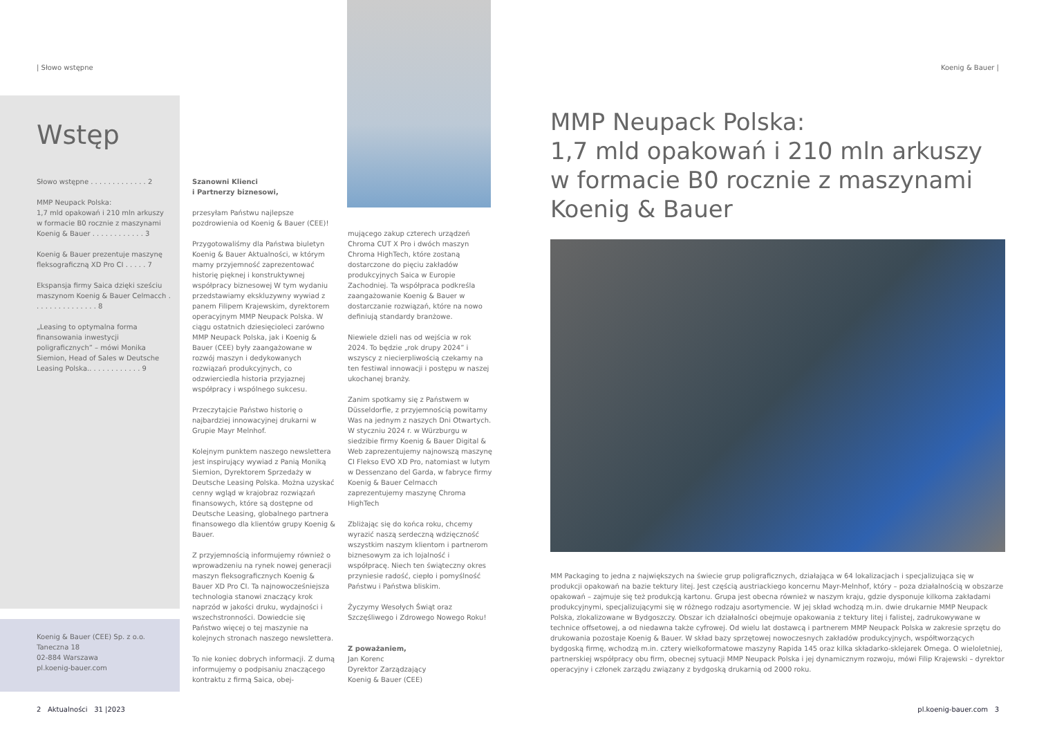| Słowo wstępne Koenig & Bauer |
Wstęp
Słowo wstępne . . . . . . . . . . . . . 2
MMP Neupack Polska:
1,7 mld opakowań i 210 mln arkuszy w formacie B0 rocznie z maszynami Koenig & Bauer . . . . . . . . . . . . 3
Koenig & Bauer prezentuje maszynę fleksograficzną XD Pro CI . . . . . 7
Ekspansja firmy Saica dzięki sześciu maszynom Koenig & Bauer Celmacch . . . . . . . . . . . . . . . 8
„Leasing to optymalna forma finansowania inwestycji poligraficznych” – mówi Monika Siemion, Head of Sales w Deutsche Leasing Polska.. . . . . . . . . . . . 9
Koenig & Bauer (CEE) Sp. z o.o.
Taneczna 18
02-884 Warszawa
pl.koenig-bauer.com
Szanowni Klienci
i Partnerzy biznesowi,
przesyłam Państwu najlepsze pozdrowienia od Koenig & Bauer (CEE)!
Przygotowaliśmy dla Państwa biuletyn Koenig & Bauer Aktualności, w którym mamy przyjemność zaprezentować historię pięknej i konstruktywnej współpracy biznesowej W tym wydaniu przedstawiamy ekskluzywny wywiad z panem Filipem Krajewskim, dyrektorem operacyjnym MMP Neupack Polska. W ciągu ostatnich dziesięcioleci zarówno MMP Neupack Polska, jak i Koenig & Bauer (CEE) były zaangażowane w rozwój maszyn i dedykowanych rozwiązań produkcyjnych, co odzwierciedla historia przyjaznej współpracy i wspólnego sukcesu.
Przeczytajcie Państwo historię o najbardziej innowacyjnej drukarni w Grupie Mayr Melnhof.
Kolejnym punktem naszego newslettera jest inspirujący wywiad z Panią Moniką Siemion, Dyrektorem Sprzedaży w Deutsche Leasing Polska. Można uzyskać cenny wgląd w krajobraz rozwiązań finansowych, które są dostępne od Deutsche Leasing, globalnego partnera finansowego dla klientów grupy Koenig & Bauer.
Z przyjemnością informujemy również o wprowadzeniu na rynek nowej generacji maszyn fleksograficznych Koenig & Bauer XD Pro CI. Ta najnowocześniejsza technologia stanowi znaczący krok naprzód w jakości druku, wydajności i wszechstronności. Dowiedcie się Państwo więcej o tej maszynie na kolejnych stronach naszego newslettera.
To nie koniec dobrych informacji. Z dumą informujemy o podpisaniu znaczącego kontraktu z firmą Saica, obej-
mującego zakup czterech urządzeń Chroma CUT X Pro i dwóch maszyn Chroma HighTech, które zostaną dostarczone do pięciu zakładów produkcyjnych Saica w Europie Zachodniej. Ta współpraca podkreśla zaangażowanie Koenig & Bauer w dostarczanie rozwiązań, które na nowo definiują standardy branżowe.
Niewiele dzieli nas od wejścia w rok 2024. To będzie „rok drupy 2024” i wszyscy z niecierpliwością czekamy na ten festiwal innowacji i postępu w naszej ukochanej branży.
Zanim spotkamy się z Państwem w Düsseldorfie, z przyjemnością powitamy Was na jednym z naszych Dni Otwartych. W styczniu 2024 r. w Würzburgu w siedzibie firmy Koenig & Bauer Digital & Web zaprezentujemy najnowszą maszynę CI Flekso EVO XD Pro, natomiast w lutym w Dessenzano del Garda, w fabryce firmy Koenig & Bauer Celmacch zaprezentujemy maszynę Chroma HighTech
Zbliżając się do końca roku, chcemy wyrazić naszą serdeczną wdzięczność wszystkim naszym klientom i partnerom biznesowym za ich lojalność i współpracę. Niech ten świąteczny okres przyniesie radość, ciepło i pomyślność Państwu i Państwa bliskim.
Życzymy Wesołych Świąt oraz Szczęśliwego i Zdrowego Nowego Roku!
Z poważaniem,
Jan Korenc
Dyrektor Zarządzający
Koenig & Bauer (CEE)
MMP Neupack Polska:
1,7 mld opakowań i 210 mln arkuszy
w formacie B0 rocznie z maszynami
Koenig & Bauer
MM Packaging to jedna z największych na świecie grup poligraficznych, działająca w 64 lokalizacjach i specjalizująca się w produkcji opakowań na bazie tektury litej. Jest częścią austriackiego koncernu Mayr-Melnhof, który – poza działalnością w obszarze opakowań – zajmuje się też produkcją kartonu. Grupa jest obecna również w naszym kraju, gdzie dysponuje kilkoma zakładami produkcyjnymi, specjalizującymi się w różnego rodzaju asortymencie. W jej skład wchodzą m.in. dwie drukarnie MMP Neupack Polska, zlokalizowane w Bydgoszczy. Obszar ich działalności obejmuje opakowania z tektury litej i falistej, zadrukowywane w technice offsetowej, a od niedawna także cyfrowej. Od wielu lat dostawcą i partnerem MMP Neupack Polska w zakresie sprzętu do drukowania pozostaje Koenig & Bauer. W skład bazy sprzętowej nowoczesnych zakładów produkcyjnych, współtworzących bydgoską firmę, wchodzą m.in. cztery wielkoformatowe maszyny Rapida 145 oraz kilka składarko-sklejarek Omega. O wieloletniej, partnerskiej współpracy obu firm, obecnej sytuacji MMP Neupack Polska i jej dynamicznym rozwoju, mówi Filip Krajewski – dyrektor operacyjny i członek zarządu związany z bydgoską drukarnią od 2000 roku.
2 Aktualności 31 |2023 pl.koenig-bauer.com 3